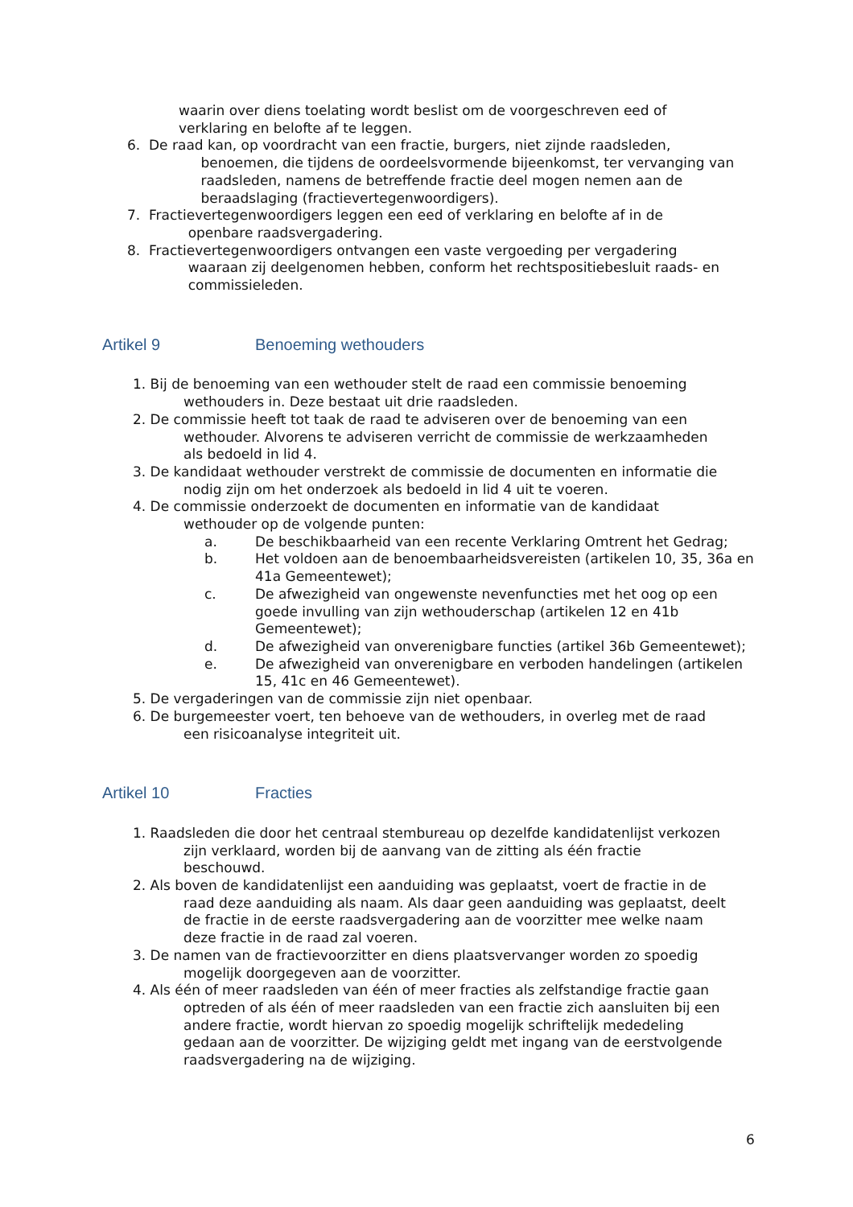waarin over diens toelating wordt beslist om de voorgeschreven eed of
verklaring en belofte af te leggen.
6. De raad kan, op voordracht van een fractie, burgers, niet zijnde raadsleden,
benoemen, die tijdens de oordeelsvormende bijeenkomst, ter vervanging van
raadsleden, namens de betreffende fractie deel mogen nemen aan de
beraadslaging (fractievertegenwoordigers).
7. Fractievertegenwoordigers leggen een eed of verklaring en belofte af in de
openbare raadsvergadering.
8. Fractievertegenwoordigers ontvangen een vaste vergoeding per vergadering
waaraan zij deelgenomen hebben, conform het rechtspositiebesluit raads- en
commissieleden.
Artikel 9 Benoeming wethouders
1. Bij de benoeming van een wethouder stelt de raad een commissie benoeming
wethouders in. Deze bestaat uit drie raadsleden.
2. De commissie heeft tot taak de raad te adviseren over de benoeming van een
wethouder. Alvorens te adviseren verricht de commissie de werkzaamheden
als bedoeld in lid 4.
3. De kandidaat wethouder verstrekt de commissie de documenten en informatie die
nodig zijn om het onderzoek als bedoeld in lid 4 uit te voeren.
4. De commissie onderzoekt de documenten en informatie van de kandidaat
wethouder op de volgende punten:
a. De beschikbaarheid van een recente Verklaring Omtrent het Gedrag;
b. Het voldoen aan de benoembaarheidsvereisten (artikelen 10, 35, 36a en 41a Gemeentewet);
c. De afwezigheid van ongewenste nevenfuncties met het oog op een goede invulling van zijn wethouderschap (artikelen 12 en 41b Gemeentewet);
d. De afwezigheid van onverenigbare functies (artikel 36b Gemeentewet);
e. De afwezigheid van onverenigbare en verboden handelingen (artikelen 15, 41c en 46 Gemeentewet).
5. De vergaderingen van de commissie zijn niet openbaar.
6. De burgemeester voert, ten behoeve van de wethouders, in overleg met de raad
een risicoanalyse integriteit uit.
Artikel 10 Fracties
1. Raadsleden die door het centraal stembureau op dezelfde kandidatenlijst verkozen
zijn verklaard, worden bij de aanvang van de zitting als één fractie
beschouwd.
2. Als boven de kandidatenlijst een aanduiding was geplaatst, voert de fractie in de
raad deze aanduiding als naam. Als daar geen aanduiding was geplaatst, deelt
de fractie in de eerste raadsvergadering aan de voorzitter mee welke naam
deze fractie in de raad zal voeren.
3. De namen van de fractievoorzitter en diens plaatsvervanger worden zo spoedig
mogelijk doorgegeven aan de voorzitter.
4. Als één of meer raadsleden van één of meer fracties als zelfstandige fractie gaan
optreden of als één of meer raadsleden van een fractie zich aansluiten bij een
andere fractie, wordt hiervan zo spoedig mogelijk schriftelijk mededeling
gedaan aan de voorzitter. De wijziging geldt met ingang van de eerstvolgende
raadsvergadering na de wijziging.
6